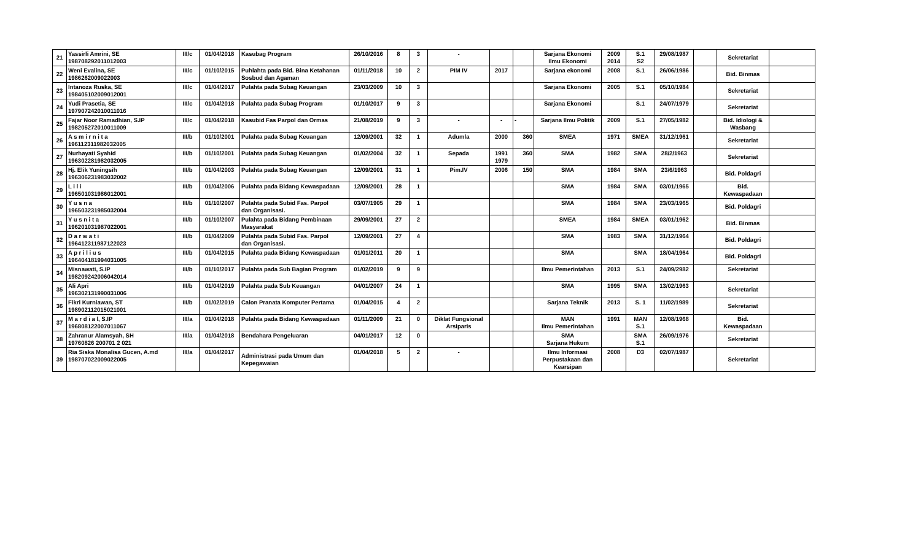| 21 | Yassirli Amrini, SE 198708292011012003 | III/c | 01/04/2018 | Kasubag Program | 26/10/2016 | 8 | 3 | - | | | Sarjana Ekonomi Ilmu Ekonomi | 2009 2014 | S.1 S2 | 29/08/1987 | | Sekretariat | |
| 22 | Weni Evalina, SE 1986262009022003 | III/c | 01/10/2015 | Puhlahta pada Bid. Bina Ketahanan Sosbud dan Agaman | 01/11/2018 | 10 | 2 | PIM IV | 2017 | | Sarjana ekonomi | 2008 | S.1 | 26/06/1986 | | Bid. Binmas | |
| 23 | Intanoza Ruska, SE 198405102009012001 | III/c | 01/04/2017 | Pulahta pada Subag Keuangan | 23/03/2009 | 10 | 3 | | | | Sarjana Ekonomi | 2005 | S.1 | 05/10/1984 | | Sekretariat | |
| 24 | Yudi Prasetia, SE 197907242010011016 | III/c | 01/04/2018 | Pulahta pada Subag Program | 01/10/2017 | 9 | 3 | | | | Sarjana Ekonomi | | S.1 | 24/07/1979 | | Sekretariat | |
| 25 | Fajar Noor Ramadhian, S.IP 198205272010011009 | III/c | 01/04/2018 | Kasubid Fas Parpol dan Ormas | 21/08/2019 | 9 | 3 | - | - | - | Sarjana Ilmu Politik | 2009 | S.1 | 27/05/1982 | | Bid. Idiologi & Wasbang | |
| 26 | A s m i r n i t a 196112311982032005 | III/b | 01/10/2001 | Pulahta pada Subag Keuangan | 12/09/2001 | 32 | 1 | Adumla | 2000 | 360 | SMEA | 1971 | SMEA | 31/12/1961 | | Sekretariat | |
| 27 | Nurhayati Syahid 196302281982032005 | III/b | 01/10/2001 | Pulahta pada Subag Keuangan | 01/02/2004 | 32 | 1 | Sepada | 1991 1979 | 360 | SMA | 1982 | SMA | 28/2/1963 | | Sekretariat | |
| 28 | Hj. Elik Yuningsih 196306231983032002 | III/b | 01/04/2003 | Pulahta pada Subag Keuangan | 12/09/2001 | 31 | 1 | Pim.IV | 2006 | 150 | SMA | 1984 | SMA | 23/6/1963 | | Bid. Poldagri | |
| 29 | L i l i 196501031986012001 | III/b | 01/04/2006 | Pulahta pada Bidang Kewaspadaan | 12/09/2001 | 28 | 1 | | | | SMA | 1984 | SMA | 03/01/1965 | | Bid. Kewaspadaan | |
| 30 | Y u s n a 196503231985032004 | III/b | 01/10/2007 | Pulahta pada Subid Fas. Parpol dan Organisasi. | 03/07/1905 | 29 | 1 | | | | SMA | 1984 | SMA | 23/03/1965 | | Bid. Poldagri | |
| 31 | Y u s n i t a 196201031987022001 | III/b | 01/10/2007 | Pulahta pada Bidang Pembinaan Masyarakat | 29/09/2001 | 27 | 2 | | | | SMEA | 1984 | SMEA | 03/01/1962 | | Bid. Binmas | |
| 32 | D a r w a t i 196412311987122023 | III/b | 01/04/2009 | Pulahta pada Subid Fas. Parpol dan Organisasi. | 12/09/2001 | 27 | 4 | | | | SMA | 1983 | SMA | 31/12/1964 | | Bid. Poldagri | |
| 33 | A p r i l i u s 196404181994031005 | III/b | 01/04/2015 | Pulahta pada Bidang Kewaspadaan | 01/01/2011 | 20 | 1 | | | | SMA | | SMA | 18/04/1964 | | Bid. Poldagri | |
| 34 | Misnawati, S.IP 198209242006042014 | III/b | 01/10/2017 | Pulahta pada Sub Bagian Program | 01/02/2019 | 9 | 9 | | | | Ilmu Pemerintahan | 2013 | S.1 | 24/09/2982 | | Sekretariat | |
| 35 | Ali Apri 196302131990031006 | III/b | 01/04/2019 | Pulahta pada Sub Keuangan | 04/01/2007 | 24 | 1 | | | | SMA | 1995 | SMA | 13/02/1963 | | Sekretariat | |
| 36 | Fikri Kurniawan, ST 198902112015021001 | III/b | 01/02/2019 | Calon Pranata Komputer Pertama | 01/04/2015 | 4 | 2 | | | | Sarjana Teknik | 2013 | S. 1 | 11/02/1989 | | Sekretariat | |
| 37 | M a r d i a l, S.IP 196808122007011067 | III/a | 01/04/2018 | Pulahta pada Bidang Kewaspadaan | 01/11/2009 | 21 | 0 | Diklat Fungsional Arsiparis | | | MAN Ilmu Pemerintahan | 1991 | MAN S.1 | 12/08/1968 | | Bid. Kewaspadaan | |
| 38 | Zahranur Alamsyah, SH 19760826 200701 2 021 | III/a | 01/04/2018 | Bendahara Pengeluaran | 04/01/2017 | 12 | 0 | | | | SMA Sarjana Hukum | | SMA S.1 | 26/09/1976 | | Sekretariat | |
| 39 | Ria Siska Monalisa Gucen, A.md 198707022009022005 | III/a | 01/04/2017 | Administrasi pada Umum dan Kepegawaian | 01/04/2018 | 5 | 2 | - | | | Ilmu Informasi Perpustakaan dan Kearsipan | 2008 | D3 | 02/07/1987 | | Sekretariat | |